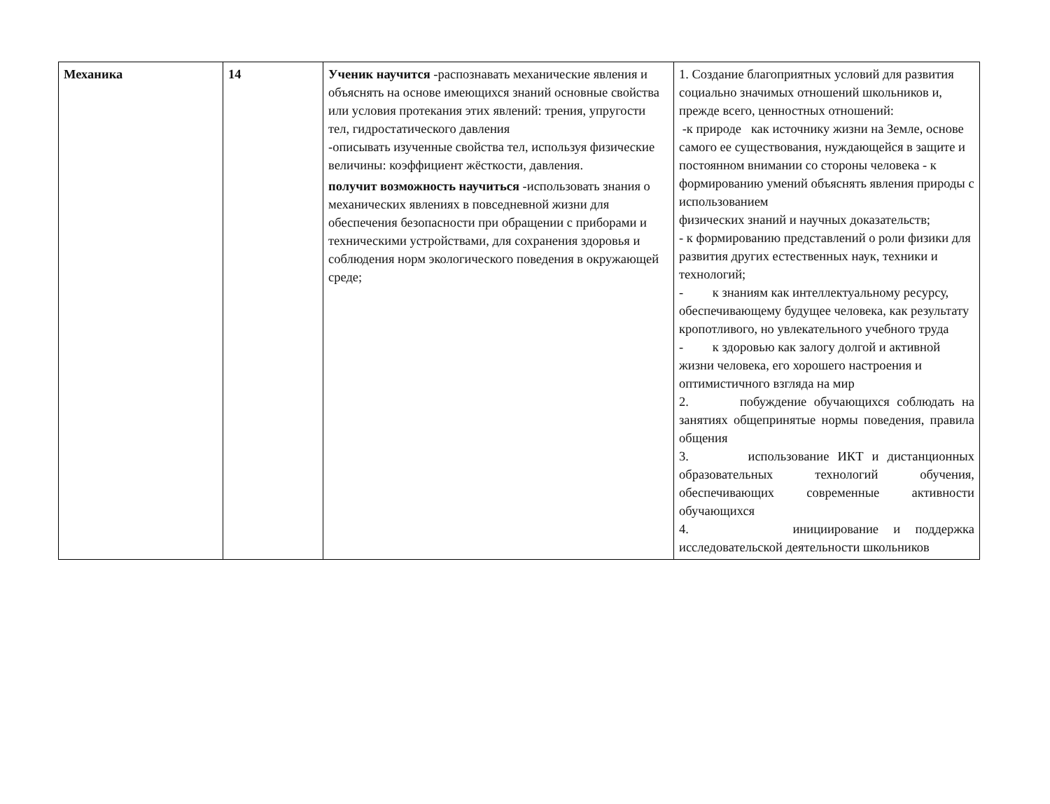| Механика | 14 | Ученик научится -распознавать механические явления и объяснять на основе имеющихся знаний основные свойства или условия протекания этих явлений: трения, упругости тел, гидростатического давления -описывать изученные свойства тел, используя физические величины: коэффициент жёсткости, давления. получит возможность научиться -использовать знания о механических явлениях в повседневной жизни для обеспечения безопасности при обращении с приборами и техническими устройствами, для сохранения здоровья и соблюдения норм экологического поведения в окружающей среде; | 1. Создание благоприятных условий для развития социально значимых отношений школьников и, прежде всего, ценностных отношений: -к природе как источнику жизни на Земле, основе самого ее существования, нуждающейся в защите и постоянном внимании со стороны человека - к формированию умений объяснять явления природы с использованием физических знаний и научных доказательств; - к формированию представлений о роли физики для развития других естественных наук, техники и технологий; - к знаниям как интеллектуальному ресурсу, обеспечивающему будущее человека, как результату кропотливого, но увлекательного учебного труда - к здоровью как залогу долгой и активной жизни человека, его хорошего настроения и оптимистичного взгляда на мир 2. побуждение обучающихся соблюдать на занятиях общепринятые нормы поведения, правила общения 3. использование ИКТ и дистанционных образовательных технологий обучения, обеспечивающих современные активности обучающихся 4. инициирование и поддержка исследовательской деятельности школьников |